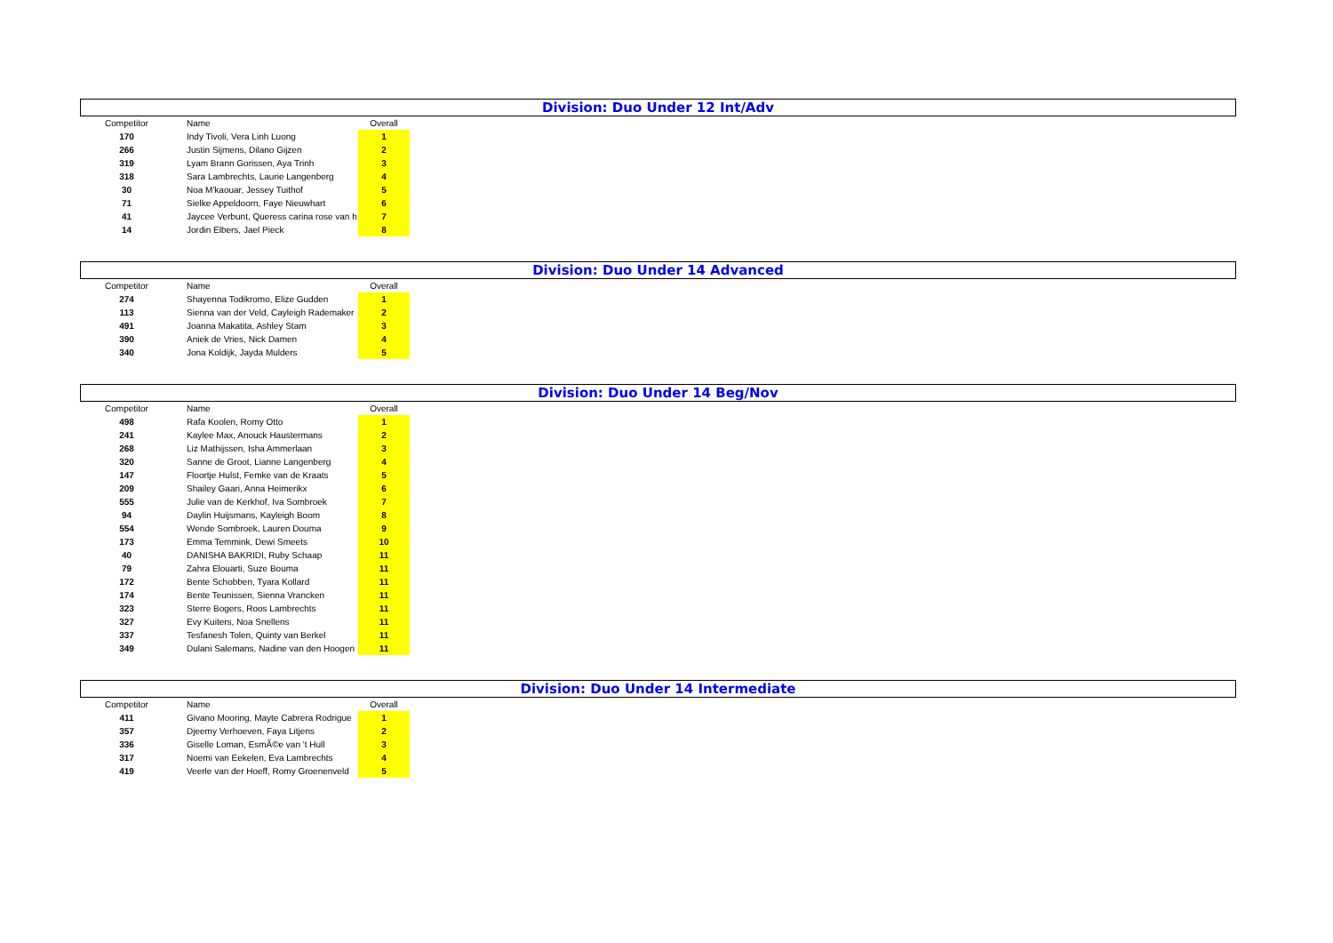Division: Duo Under 12 Int/Adv
| Competitor | Name | Overall |
| --- | --- | --- |
| 170 | Indy Tivoli, Vera Linh Luong | 1 |
| 266 | Justin Sijmens, Dilano Gijzen | 2 |
| 319 | Lyam Brann Gorissen, Aya Trinh | 3 |
| 318 | Sara Lambrechts, Laurie Langenberg | 4 |
| 30 | Noa M'kaouar, Jessey Tuithof | 5 |
| 71 | Sielke Appeldoorn, Faye Nieuwhart | 6 |
| 41 | Jaycee Verbunt, Queress carina rose van h | 7 |
| 14 | Jordin Elbers, Jael Pieck | 8 |
Division: Duo Under 14 Advanced
| Competitor | Name | Overall |
| --- | --- | --- |
| 274 | Shayenna Todikromo, Elize Gudden | 1 |
| 113 | Sienna van der Veld, Cayleigh Rademaker | 2 |
| 491 | Joanna Makatita, Ashley Stam | 3 |
| 390 | Aniek de Vries, Nick Damen | 4 |
| 340 | Jona Koldijk, Jayda Mulders | 5 |
Division: Duo Under 14 Beg/Nov
| Competitor | Name | Overall |
| --- | --- | --- |
| 498 | Rafa Koolen, Romy Otto | 1 |
| 241 | Kaylee Max, Anouck Haustermans | 2 |
| 268 | Liz Mathijssen, Isha Ammerlaan | 3 |
| 320 | Sanne de Groot, Lianne Langenberg | 4 |
| 147 | Floortje Hulst, Femke van de Kraats | 5 |
| 209 | Shailey Gaari, Anna Heimerikx | 6 |
| 555 | Julie van de Kerkhof, Iva Sombroek | 7 |
| 94 | Daylin Huijsmans, Kayleigh Boom | 8 |
| 554 | Wende Sombroek, Lauren Douma | 9 |
| 173 | Emma Temmink, Dewi Smeets | 10 |
| 40 | DANISHA BAKRIDI, Ruby Schaap | 11 |
| 79 | Zahra Elouarti, Suze Bouma | 11 |
| 172 | Bente Schobben, Tyara Kollard | 11 |
| 174 | Bente Teunissen, Sienna Vrancken | 11 |
| 323 | Sterre Bogers, Roos Lambrechts | 11 |
| 327 | Evy Kuiters, Noa Snellens | 11 |
| 337 | Tesfanesh Tolen, Quinty van Berkel | 11 |
| 349 | Dulani Salemans, Nadine van den Hoogen | 11 |
Division: Duo Under 14 Intermediate
| Competitor | Name | Overall |
| --- | --- | --- |
| 411 | Givano Mooring, Mayte Cabrera Rodrigue | 1 |
| 357 | Djeemy Verhoeven, Faya Litjens | 2 |
| 336 | Giselle Loman, EsmÃ©e van 't Hull | 3 |
| 317 | Noemi van Eekelen, Eva Lambrechts | 4 |
| 419 | Veerle van der Hoeff, Romy Groenenveld | 5 |